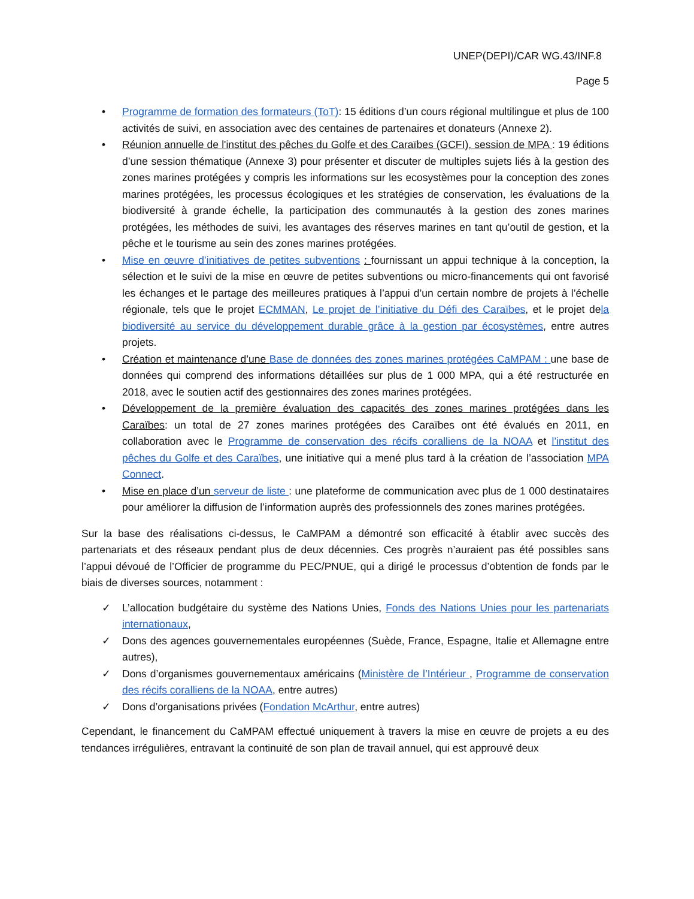UNEP(DEPI)/CAR WG.43/INF.8
Page 5
• Programme de formation des formateurs (ToT): 15 éditions d’un cours régional multilingue et plus de 100 activités de suivi, en association avec des centaines de partenaires et donateurs (Annexe 2).
• Réunion annuelle de l'institut des pêches du Golfe et des Caraïbes (GCFI), session de MPA : 19 éditions d’une session thématique (Annexe 3) pour présenter et discuter de multiples sujets liés à la gestion des zones marines protégées y compris les informations sur les ecosystèmes pour la conception des zones marines protégées, les processus écologiques et les stratégies de conservation, les évaluations de la biodiversité à grande échelle, la participation des communautés à la gestion des zones marines protégées, les méthodes de suivi, les avantages des réserves marines en tant qu’outil de gestion, et la pêche et le tourisme au sein des zones marines protégées.
• Mise en œuvre d’initiatives de petites subventions : fournissant un appui technique à la conception, la sélection et le suivi de la mise en œuvre de petites subventions ou micro-financements qui ont favorisé les échanges et le partage des meilleures pratiques à l’appui d’un certain nombre de projets à l’échelle régionale, tels que le projet ECMMAN, Le projet de l’initiative du Défi des Caraïbes, et le projet dela biodiversité au service du développement durable grâce à la gestion par écosystèmes, entre autres projets.
• Création et maintenance d’une Base de données des zones marines protégées CaMPAM : une base de données qui comprend des informations détaillées sur plus de 1 000 MPA, qui a été restructurée en 2018, avec le soutien actif des gestionnaires des zones marines protégées.
• Développement de la première évaluation des capacités des zones marines protégées dans les Caraïbes: un total de 27 zones marines protégées des Caraïbes ont été évalués en 2011, en collaboration avec le Programme de conservation des récifs coralliens de la NOAA et l’institut des pêches du Golfe et des Caraïbes, une initiative qui a mené plus tard à la création de l’association MPA Connect.
• Mise en place d’un serveur de liste : une plateforme de communication avec plus de 1 000 destinataires pour améliorer la diffusion de l’information auprès des professionnels des zones marines protégées.
Sur la base des réalisations ci-dessus, le CaMPAM a démontré son efficacité à établir avec succès des partenariats et des réseaux pendant plus de deux décennies. Ces progrès n’auraient pas été possibles sans l’appui dévoué de l’Officier de programme du PEC/PNUE, qui a dirigé le processus d’obtention de fonds par le biais de diverses sources, notamment :
✓ L’allocation budgétaire du système des Nations Unies, Fonds des Nations Unies pour les partenariats internationaux,
✓ Dons des agences gouvernementales européennes (Suède, France, Espagne, Italie et Allemagne entre autres),
✓ Dons d’organismes gouvernementaux américains (Ministère de l’Intérieur , Programme de conservation des récifs coralliens de la NOAA, entre autres)
✓ Dons d’organisations privées (Fondation McArthur, entre autres)
Cependant, le financement du CaMPAM effectué uniquement à travers la mise en œuvre de projets a eu des tendances irrégulières, entravant la continuité de son plan de travail annuel, qui est approuvé deux